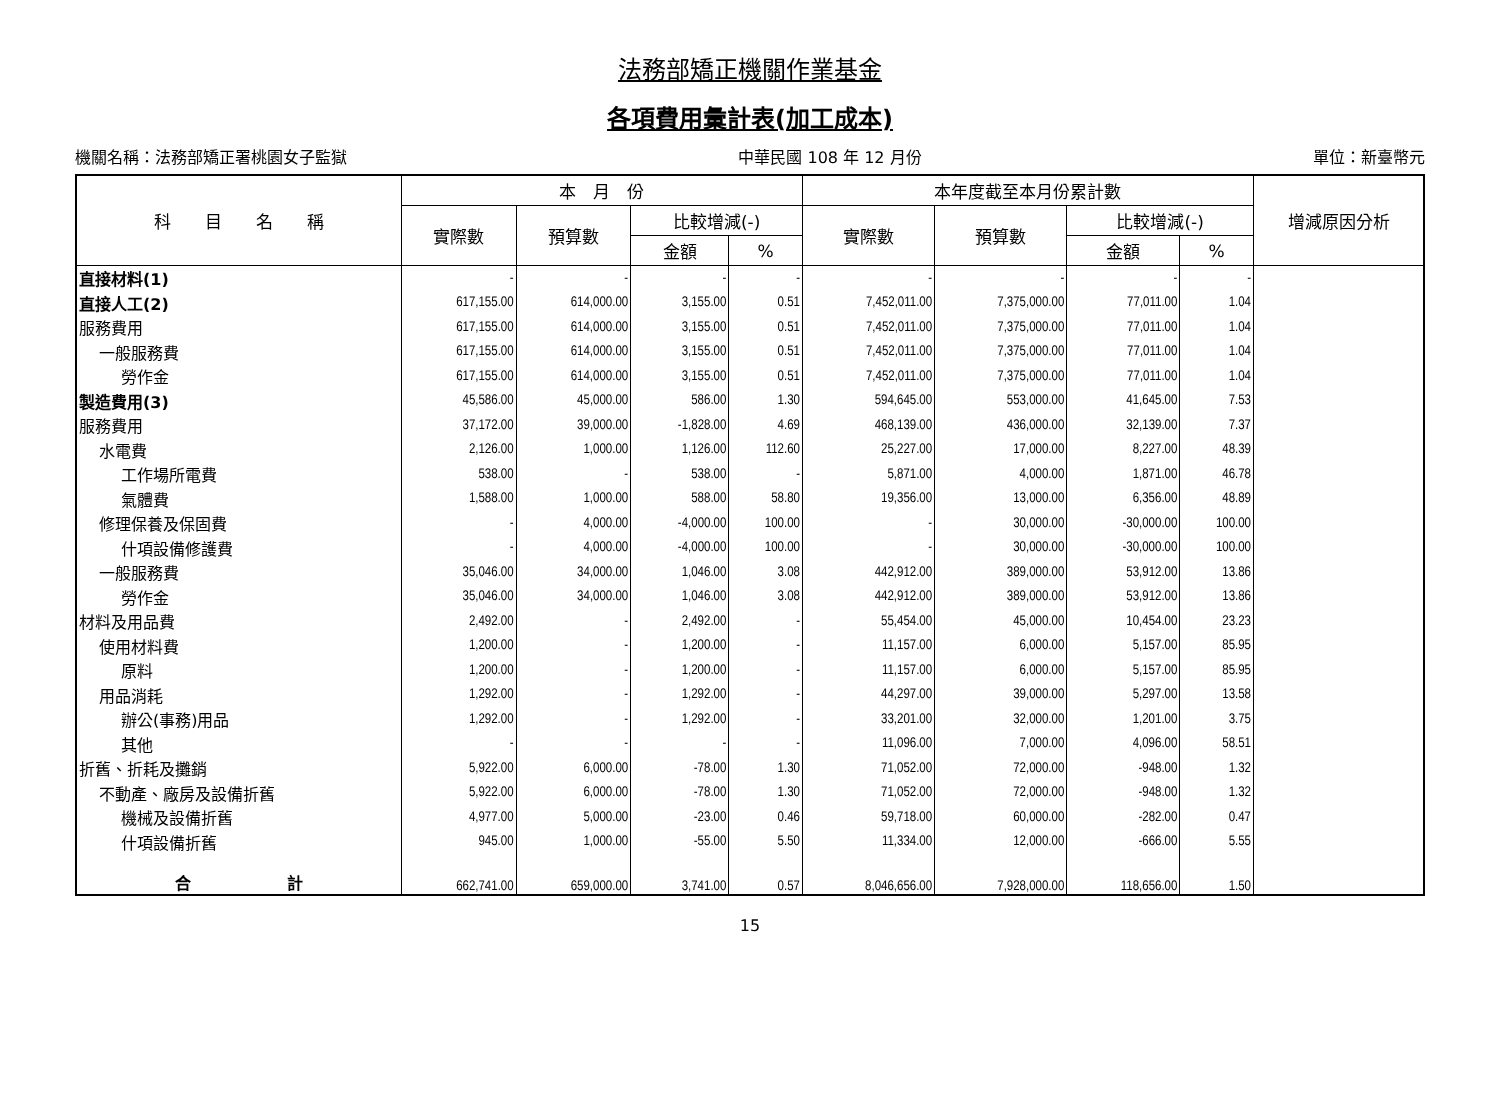法務部矯正機關作業基金
各項費用彙計表(加工成本)
機關名稱：法務部矯正署桃園女子監獄 中華民國 108 年 12 月份 單位：新臺幣元
| 科 目 名 稱 | 本 月 份 | | | | 本年度截至本月份累計數 | | | | 增減原因分析 |
| --- | --- | --- | --- | --- | --- | --- | --- | --- | --- |
| | 實際數 | 預算數 | 比較增減(-) | | 實際數 | 預算數 | 比較增減(-) | | |
| | | | 金額 | % | | | 金額 | % | |
| 直接材料(1) | - | - | - | - | - | - | - | - | |
| 直接人工(2) | 617,155.00 | 614,000.00 | 3,155.00 | 0.51 | 7,452,011.00 | 7,375,000.00 | 77,011.00 | 1.04 | |
| 服務費用 | 617,155.00 | 614,000.00 | 3,155.00 | 0.51 | 7,452,011.00 | 7,375,000.00 | 77,011.00 | 1.04 | |
| 一般服務費 | 617,155.00 | 614,000.00 | 3,155.00 | 0.51 | 7,452,011.00 | 7,375,000.00 | 77,011.00 | 1.04 | |
| 勞作金 | 617,155.00 | 614,000.00 | 3,155.00 | 0.51 | 7,452,011.00 | 7,375,000.00 | 77,011.00 | 1.04 | |
| 製造費用(3) | 45,586.00 | 45,000.00 | 586.00 | 1.30 | 594,645.00 | 553,000.00 | 41,645.00 | 7.53 | |
| 服務費用 | 37,172.00 | 39,000.00 | -1,828.00 | 4.69 | 468,139.00 | 436,000.00 | 32,139.00 | 7.37 | |
| 水電費 | 2,126.00 | 1,000.00 | 1,126.00 | 112.60 | 25,227.00 | 17,000.00 | 8,227.00 | 48.39 | |
| 工作場所電費 | 538.00 | - | 538.00 | - | 5,871.00 | 4,000.00 | 1,871.00 | 46.78 | |
| 氣體費 | 1,588.00 | 1,000.00 | 588.00 | 58.80 | 19,356.00 | 13,000.00 | 6,356.00 | 48.89 | |
| 修理保養及保固費 | - | 4,000.00 | -4,000.00 | 100.00 | - | 30,000.00 | -30,000.00 | 100.00 | |
| 什項設備修護費 | - | 4,000.00 | -4,000.00 | 100.00 | - | 30,000.00 | -30,000.00 | 100.00 | |
| 一般服務費 | 35,046.00 | 34,000.00 | 1,046.00 | 3.08 | 442,912.00 | 389,000.00 | 53,912.00 | 13.86 | |
| 勞作金 | 35,046.00 | 34,000.00 | 1,046.00 | 3.08 | 442,912.00 | 389,000.00 | 53,912.00 | 13.86 | |
| 材料及用品費 | 2,492.00 | - | 2,492.00 | - | 55,454.00 | 45,000.00 | 10,454.00 | 23.23 | |
| 使用材料費 | 1,200.00 | - | 1,200.00 | - | 11,157.00 | 6,000.00 | 5,157.00 | 85.95 | |
| 原料 | 1,200.00 | - | 1,200.00 | - | 11,157.00 | 6,000.00 | 5,157.00 | 85.95 | |
| 用品消耗 | 1,292.00 | - | 1,292.00 | - | 44,297.00 | 39,000.00 | 5,297.00 | 13.58 | |
| 辦公(事務)用品 | 1,292.00 | - | 1,292.00 | - | 33,201.00 | 32,000.00 | 1,201.00 | 3.75 | |
| 其他 | - | - | - | - | 11,096.00 | 7,000.00 | 4,096.00 | 58.51 | |
| 折舊、折耗及攤銷 | 5,922.00 | 6,000.00 | -78.00 | 1.30 | 71,052.00 | 72,000.00 | -948.00 | 1.32 | |
| 不動產、廠房及設備折舊 | 5,922.00 | 6,000.00 | -78.00 | 1.30 | 71,052.00 | 72,000.00 | -948.00 | 1.32 | |
| 機械及設備折舊 | 4,977.00 | 5,000.00 | -23.00 | 0.46 | 59,718.00 | 60,000.00 | -282.00 | 0.47 | |
| 什項設備折舊 | 945.00 | 1,000.00 | -55.00 | 5.50 | 11,334.00 | 12,000.00 | -666.00 | 5.55 | |
| 合 計 | 662,741.00 | 659,000.00 | 3,741.00 | 0.57 | 8,046,656.00 | 7,928,000.00 | 118,656.00 | 1.50 | |
15